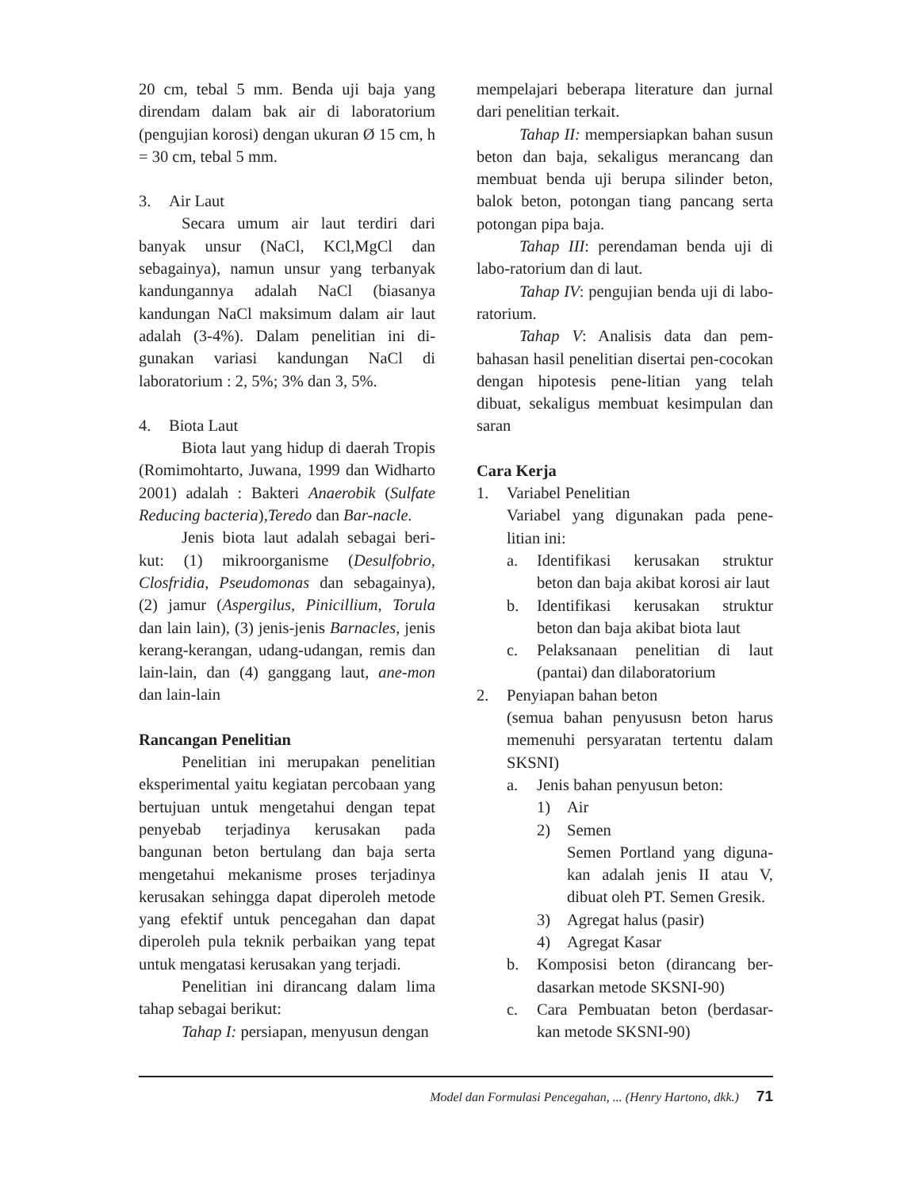20 cm, tebal 5 mm. Benda uji baja yang direndam dalam bak air di laboratorium (pengujian korosi) dengan ukuran Ø 15 cm, h = 30 cm, tebal 5 mm.
3. Air Laut
Secara umum air laut terdiri dari banyak unsur (NaCl, KCl,MgCl dan sebagainya), namun unsur yang terbanyak kandungannya adalah NaCl (biasanya kandungan NaCl maksimum dalam air laut adalah (3-4%). Dalam penelitian ini di-gunakan variasi kandungan NaCl di laboratorium : 2, 5%; 3% dan 3, 5%.
4. Biota Laut
Biota laut yang hidup di daerah Tropis (Romimohtarto, Juwana, 1999 dan Widharto 2001) adalah : Bakteri Anaerobik (Sulfate Reducing bacteria),Teredo dan Bar-nacle.
Jenis biota laut adalah sebagai beri-kut: (1) mikroorganisme (Desulfobrio, Closfridia, Pseudomonas dan sebagainya), (2) jamur (Aspergilus, Pinicillium, Torula dan lain lain), (3) jenis-jenis Barnacles, jenis kerang-kerangan, udang-udangan, remis dan lain-lain, dan (4) ganggang laut, ane-mon dan lain-lain
Rancangan Penelitian
Penelitian ini merupakan penelitian eksperimental yaitu kegiatan percobaan yang bertujuan untuk mengetahui dengan tepat penyebab terjadinya kerusakan pada bangunan beton bertulang dan baja serta mengetahui mekanisme proses terjadinya kerusakan sehingga dapat diperoleh metode yang efektif untuk pencegahan dan dapat diperoleh pula teknik perbaikan yang tepat untuk mengatasi kerusakan yang terjadi.
Penelitian ini dirancang dalam lima tahap sebagai berikut:
Tahap I: persiapan, menyusun dengan
mempelajari beberapa literature dan jurnal dari penelitian terkait.
Tahap II: mempersiapkan bahan susun beton dan baja, sekaligus merancang dan membuat benda uji berupa silinder beton, balok beton, potongan tiang pancang serta potongan pipa baja.
Tahap III: perendaman benda uji di labo-ratorium dan di laut.
Tahap IV: pengujian benda uji di labo-ratorium.
Tahap V: Analisis data dan pem-bahasan hasil penelitian disertai pen-cocokan dengan hipotesis pene-litian yang telah dibuat, sekaligus membuat kesimpulan dan saran
Cara Kerja
1. Variabel Penelitian
Variabel yang digunakan pada pene-litian ini:
a. Identifikasi kerusakan struktur beton dan baja akibat korosi air laut
b. Identifikasi kerusakan struktur beton dan baja akibat biota laut
c. Pelaksanaan penelitian di laut (pantai) dan dilaboratorium
2. Penyiapan bahan beton
(semua bahan penyususn beton harus memenuhi persyaratan tertentu dalam SKSNI)
a. Jenis bahan penyusun beton:
1) Air
2) Semen
Semen Portland yang diguna-kan adalah jenis II atau V, dibuat oleh PT. Semen Gresik.
3) Agregat halus (pasir)
4) Agregat Kasar
b. Komposisi beton (dirancang ber-dasarkan metode SKSNI-90)
c. Cara Pembuatan beton (berdasar-kan metode SKSNI-90)
Model dan Formulasi Pencegahan, ... (Henry Hartono, dkk.) 71